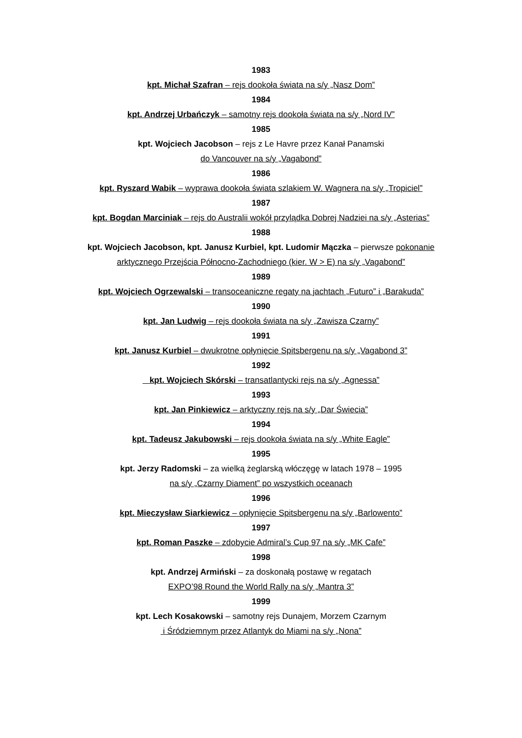1983
kpt. Michał Szafran – rejs dookoła świata na s/y „Nasz Dom”
1984
kpt. Andrzej Urbańczyk – samotny rejs dookoła świata na s/y „Nord IV”
1985
kpt. Wojciech Jacobson – rejs z Le Havre przez Kanał Panamski
do Vancouver na s/y „Vagabond”
1986
kpt. Ryszard Wabik – wyprawa dookoła świata szlakiem W. Wagnera na s/y „Tropiciel”
1987
kpt. Bogdan Marciniak – rejs do Australii wokół przylądka Dobrej Nadziei na s/y „Asterias”
1988
kpt. Wojciech Jacobson, kpt. Janusz Kurbiel, kpt. Ludomir Mączka – pierwsze pokonanie
arktycznego Przejścia Północno-Zachodniego (kier. W > E) na s/y „Vagabond”
1989
kpt. Wojciech Ogrzewalski – transoceaniczne regaty na jachtach „Futuro” i „Barakuda”
1990
kpt. Jan Ludwig – rejs dookoła świata na s/y „Zawisza Czarny”
1991
kpt. Janusz Kurbiel – dwukrotne opłynięcie Spitsbergenu na s/y „Vagabond 3”
1992
kpt. Wojciech Skórski – transatlantycki rejs na s/y „Agnessa”
1993
kpt. Jan Pinkiewicz – arktyczny rejs na s/y „Dar Świecia”
1994
kpt. Tadeusz Jakubowski – rejs dookoła świata na s/y „White Eagle”
1995
kpt. Jerzy Radomski – za wielką żeglarską włóczęgę w latach 1978 – 1995
na s/y „Czarny Diament” po wszystkich oceanach
1996
kpt. Mieczysław Siarkiewicz – opłynięcie Spitsbergenu na s/y „Barlowento”
1997
kpt. Roman Paszke – zdobycie Admiral’s Cup 97 na s/y „MK Cafe”
1998
kpt. Andrzej Armiński – za doskonałą postawę w regatach
EXPO’98 Round the World Rally na s/y „Mantra 3”
1999
kpt. Lech Kosakowski – samotny rejs Dunajem, Morzem Czarnym
i Śródziemnym przez Atlantyk do Miami na s/y „Nona”